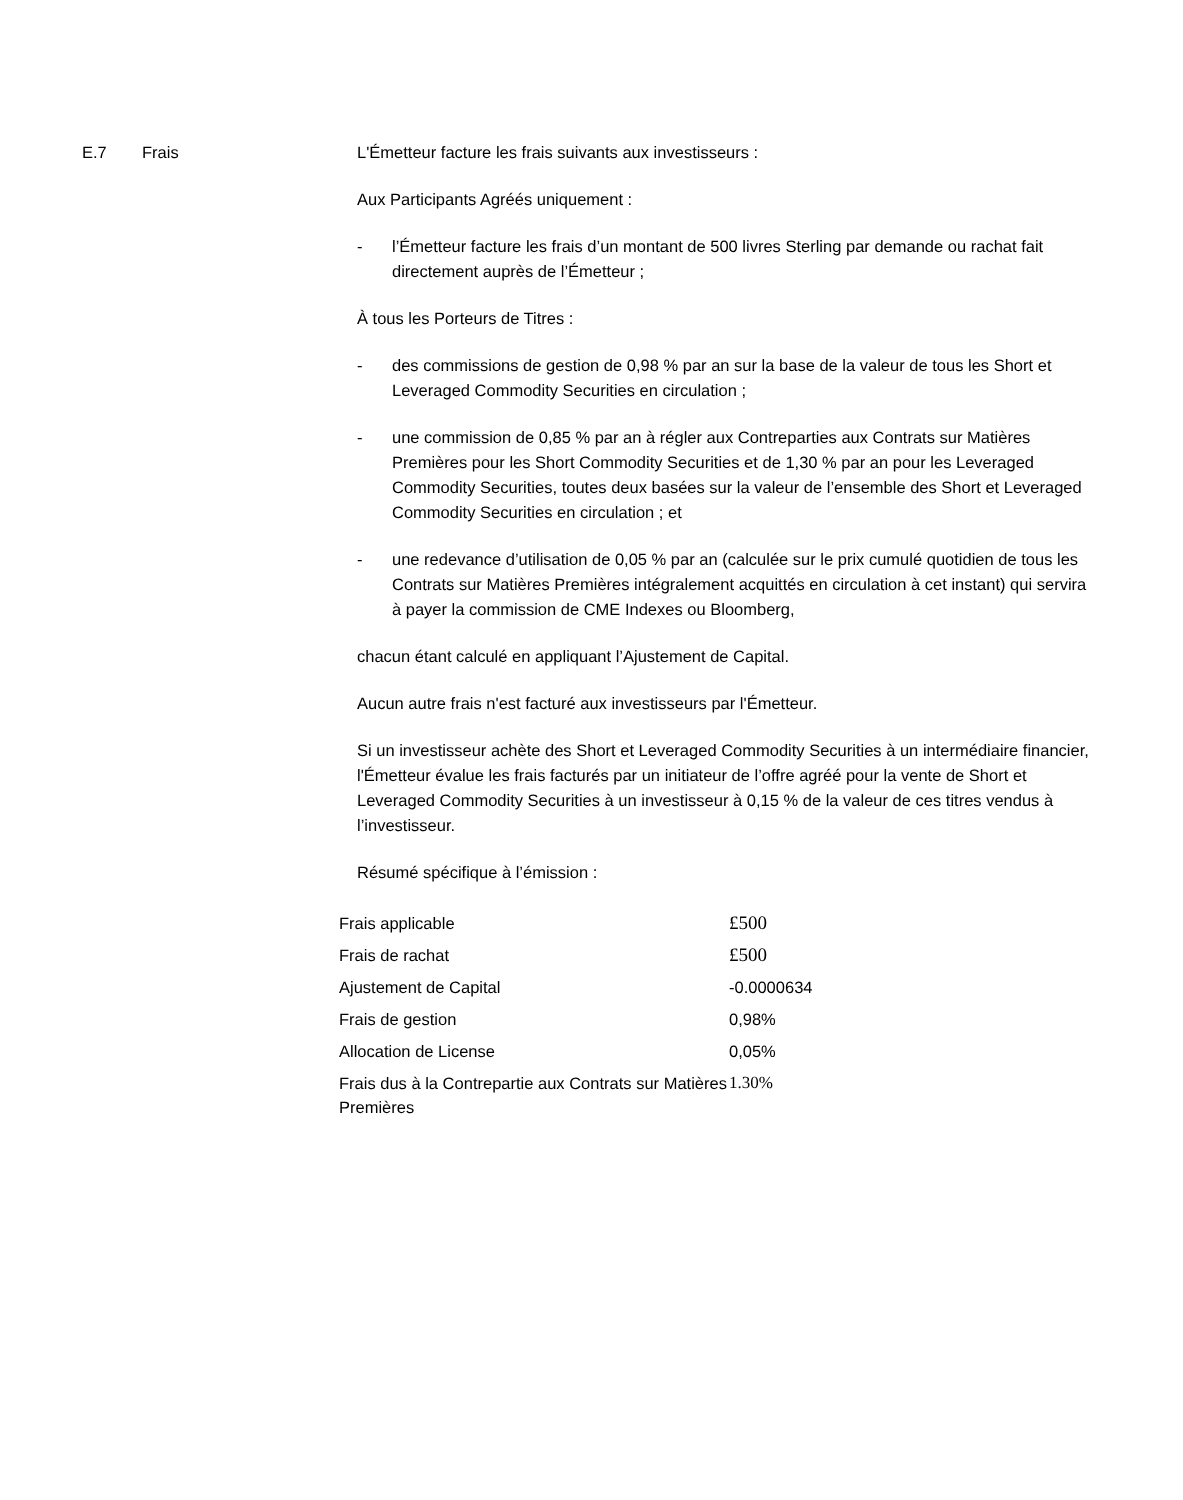E.7 Frais L'Émetteur facture les frais suivants aux investisseurs :
Aux Participants Agréés uniquement :
- l’Émetteur facture les frais d’un montant de 500 livres Sterling par demande ou rachat fait directement auprès de l’Émetteur ;
À tous les Porteurs de Titres :
- des commissions de gestion de 0,98 % par an sur la base de la valeur de tous les Short et Leveraged Commodity Securities en circulation ;
- une commission de 0,85 % par an à régler aux Contreparties aux Contrats sur Matières Premières pour les Short Commodity Securities et de 1,30 % par an pour les Leveraged Commodity Securities, toutes deux basées sur la valeur de l’ensemble des Short et Leveraged Commodity Securities en circulation ; et
- une redevance d’utilisation de 0,05 % par an (calculée sur le prix cumulé quotidien de tous les Contrats sur Matières Premières intégralement acquittés en circulation à cet instant) qui servira à payer la commission de CME Indexes ou Bloomberg,
chacun étant calculé en appliquant l’Ajustement de Capital.
Aucun autre frais n'est facturé aux investisseurs par l'Émetteur.
Si un investisseur achète des Short et Leveraged Commodity Securities à un intermédiaire financier, l'Émetteur évalue les frais facturés par un initiateur de l’offre agréé pour la vente de Short et Leveraged Commodity Securities à un investisseur à 0,15 % de la valeur de ces titres vendus à l’investisseur.
Résumé spécifique à l’émission :
| Frais applicable | £500 |
| Frais de rachat | £500 |
| Ajustement de Capital | -0.0000634 |
| Frais de gestion | 0,98% |
| Allocation de License | 0,05% |
| Frais dus à la Contrepartie aux Contrats sur Matières Premières | 1.30% |